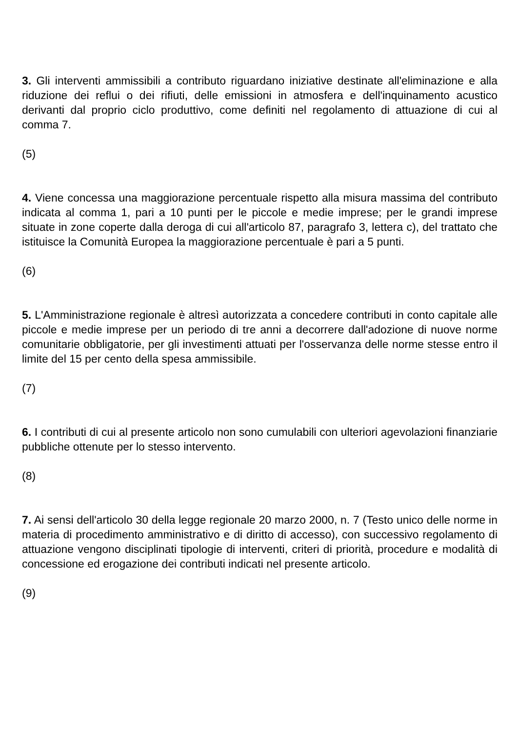3. Gli interventi ammissibili a contributo riguardano iniziative destinate all'eliminazione e alla riduzione dei reflui o dei rifiuti, delle emissioni in atmosfera e dell'inquinamento acustico derivanti dal proprio ciclo produttivo, come definiti nel regolamento di attuazione di cui al comma 7.
(5)
4. Viene concessa una maggiorazione percentuale rispetto alla misura massima del contributo indicata al comma 1, pari a 10 punti per le piccole e medie imprese; per le grandi imprese situate in zone coperte dalla deroga di cui all'articolo 87, paragrafo 3, lettera c), del trattato che istituisce la Comunità Europea la maggiorazione percentuale è pari a 5 punti.
(6)
5. L'Amministrazione regionale è altresì autorizzata a concedere contributi in conto capitale alle piccole e medie imprese per un periodo di tre anni a decorrere dall'adozione di nuove norme comunitarie obbligatorie, per gli investimenti attuati per l'osservanza delle norme stesse entro il limite del 15 per cento della spesa ammissibile.
(7)
6. I contributi di cui al presente articolo non sono cumulabili con ulteriori agevolazioni finanziarie pubbliche ottenute per lo stesso intervento.
(8)
7. Ai sensi dell'articolo 30 della legge regionale 20 marzo 2000, n. 7 (Testo unico delle norme in materia di procedimento amministrativo e di diritto di accesso), con successivo regolamento di attuazione vengono disciplinati tipologie di interventi, criteri di priorità, procedure e modalità di concessione ed erogazione dei contributi indicati nel presente articolo.
(9)